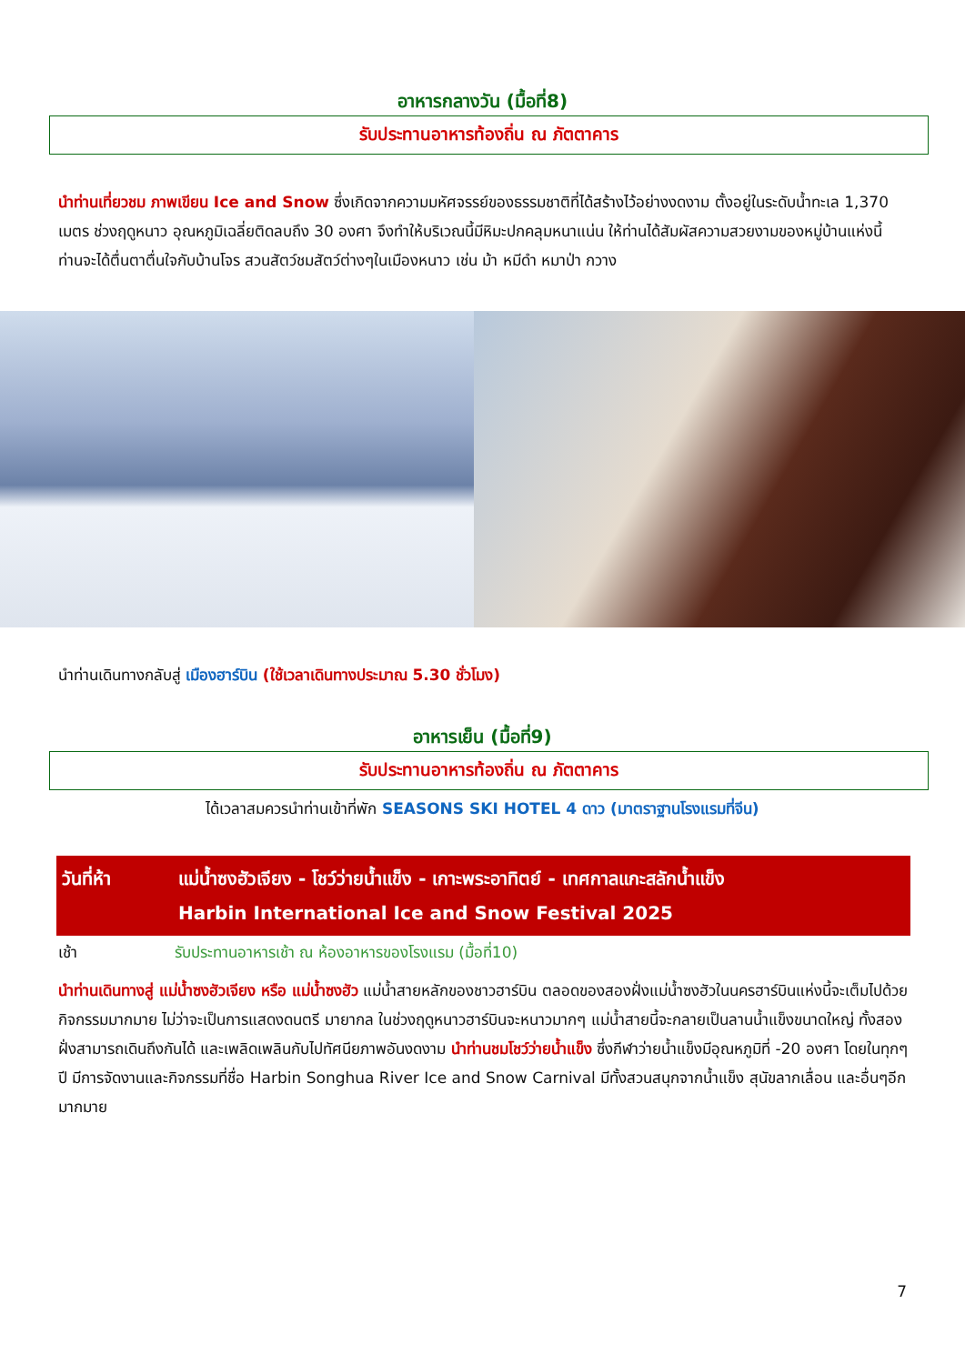อาหารกลางวัน (มื้อที่8)
รับประทานอาหารท้องถิ่น ณ ภัตตาคาร
นำท่านเที่ยวชม ภาพเขียน Ice and Snow ซึ่งเกิดจากความมหัศจรรย์ของธรรมชาติที่ได้สร้างไว้อย่างงดงาม ตั้งอยู่ในระดับน้ำทะเล 1,370 เมตร ช่วงฤดูหนาว อุณหภูมิเฉลี่ยติดลบถึง 30 องศา จึงทำให้บริเวณนี้มีหิมะปกคลุมหนาแน่น ให้ท่านได้สัมผัสความสวยงามของหมู่บ้านแห่งนี้ ท่านจะได้ตื่นตาตื่นใจกับบ้านโจร สวนสัตว์ชมสัตว์ต่างๆในเมืองหนาว เช่น ม้า หมีดำ หมาป่า กวาง
นำท่านเดินทางกลับสู่ เมืองฮาร์บิน (ใช้เวลาเดินทางประมาณ 5.30 ชั่วโมง)
อาหารเย็น (มื้อที่9)
รับประทานอาหารท้องถิ่น ณ ภัตตาคาร
ได้เวลาสมควรนำท่านเข้าที่พัก SEASONS SKI HOTEL 4 ดาว (มาตราฐานโรงแรมที่จีน)
วันที่ห้า แม่น้ำซงฮัวเจียง - โชว์ว่ายน้ำแข็ง - เกาะพระอาทิตย์ - เทศกาลแกะสลักน้ำแข็ง
Harbin International Ice and Snow Festival 2025
เช้า รับประทานอาหารเช้า ณ ห้องอาหารของโรงแรม (มื้อที่10)
นำท่านเดินทางสู่ แม่น้ำซงฮัวเจียง หรือ แม่น้ำซงฮัว แม่น้ำสายหลักของชาวฮาร์บิน ตลอดของสองฝั่งแม่น้ำซงฮัวในนครฮาร์บินแห่งนี้จะเต็มไปด้วยกิจกรรมมากมาย ไม่ว่าจะเป็นการแสดงดนตรี มายากล ในช่วงฤดูหนาวฮาร์บินจะหนาวมากๆ แม่น้ำสายนี้จะกลายเป็นลานน้ำแข็งขนาดใหญ่ ทั้งสองฝั่งสามารถเดินถึงกันได้ และเพลิดเพลินกับไปทัศนียภาพอันงดงาม นำท่านชมโชว์ว่ายน้ำแข็ง ซึ่งกีฬาว่ายน้ำแข็งมีอุณหภูมิที่ -20 องศา โดยในทุกๆ ปี มีการจัดงานและกิจกรรมที่ชื่อ Harbin Songhua River Ice and Snow Carnival มีทั้งสวนสนุกจากน้ำแข็ง สุนัขลากเลื่อน และอื่นๆอีกมากมาย
7